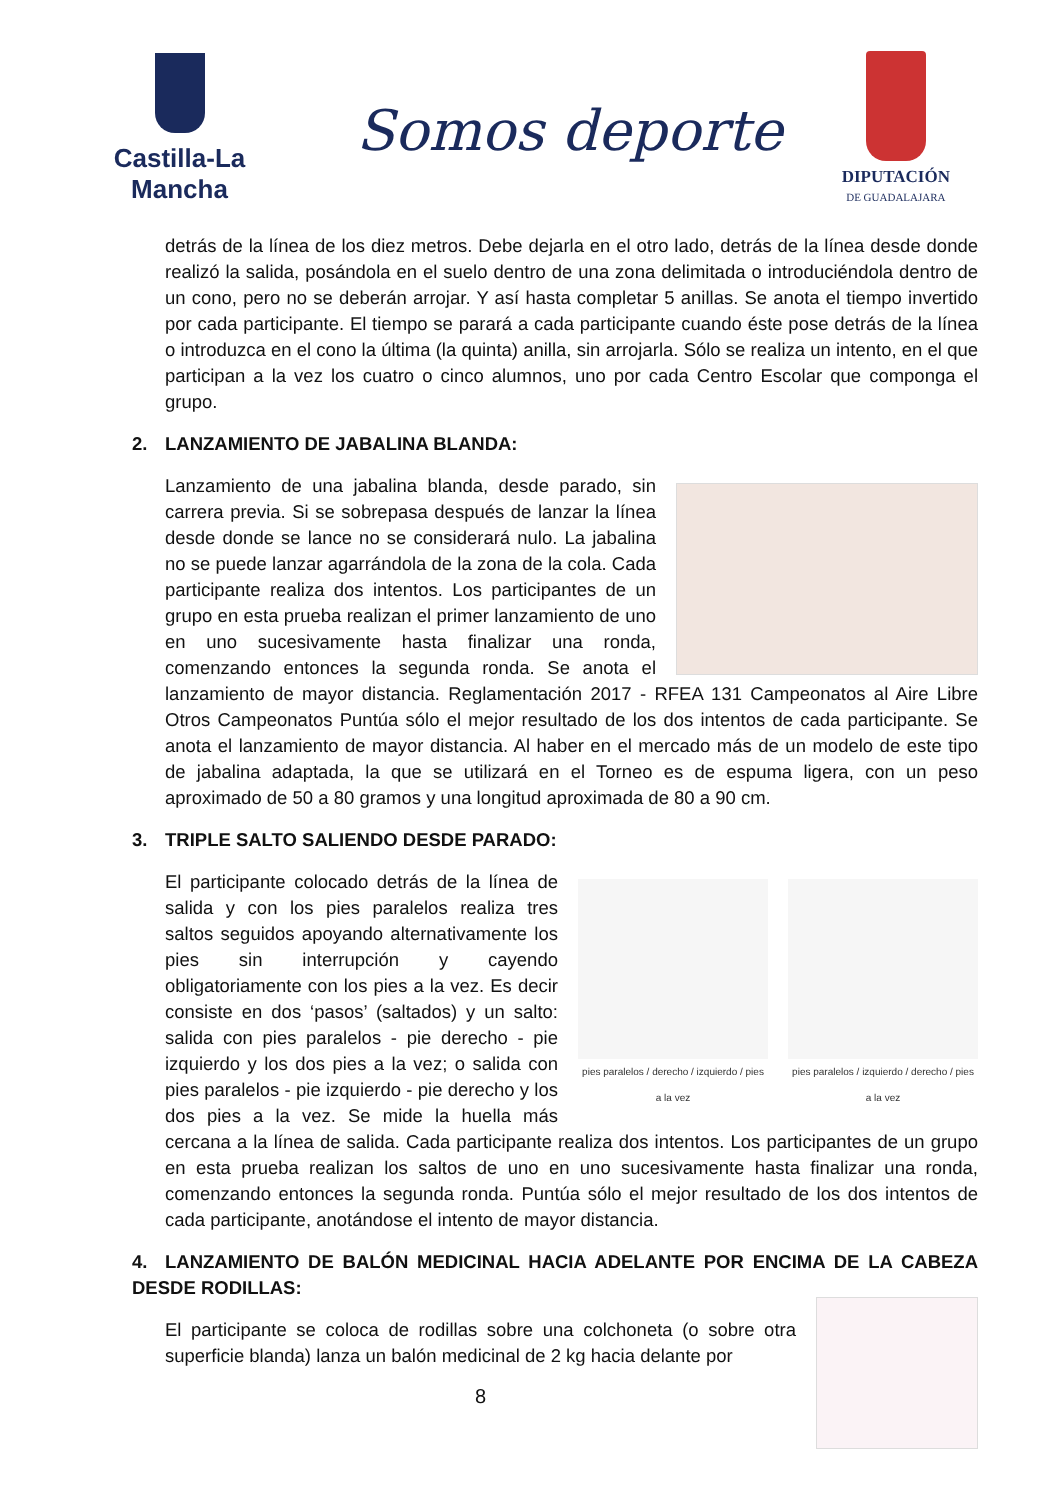Castilla-La Mancha
Somos deporte
DIPUTACIÓN
DE GUADALAJARA
detrás de la línea de los diez metros. Debe dejarla en el otro lado, detrás de la línea desde donde realizó la salida, posándola en el suelo dentro de una zona delimitada o introduciéndola dentro de un cono, pero no se deberán arrojar. Y así hasta completar 5 anillas. Se anota el tiempo invertido por cada participante. El tiempo se parará a cada participante cuando éste pose detrás de la línea o introduzca en el cono la última (la quinta) anilla, sin arrojarla. Sólo se realiza un intento, en el que participan a la vez los cuatro o cinco alumnos, uno por cada Centro Escolar que componga el grupo.
2. LANZAMIENTO DE JABALINA BLANDA:
Lanzamiento de una jabalina blanda, desde parado, sin carrera previa. Si se sobrepasa después de lanzar la línea desde donde se lance no se considerará nulo. La jabalina no se puede lanzar agarrándola de la zona de la cola. Cada participante realiza dos intentos. Los participantes de un grupo en esta prueba realizan el primer lanzamiento de uno en uno sucesivamente hasta finalizar una ronda, comenzando entonces la segunda ronda. Se anota el lanzamiento de mayor distancia. Reglamentación 2017 - RFEA 131 Campeonatos al Aire Libre Otros Campeonatos Puntúa sólo el mejor resultado de los dos intentos de cada participante. Se anota el lanzamiento de mayor distancia. Al haber en el mercado más de un modelo de este tipo de jabalina adaptada, la que se utilizará en el Torneo es de espuma ligera, con un peso aproximado de 50 a 80 gramos y una longitud aproximada de 80 a 90 cm.
3. TRIPLE SALTO SALIENDO DESDE PARADO:
pies paralelos / derecho / izquierdo / pies a la vez
pies paralelos / izquierdo / derecho / pies a la vez
El participante colocado detrás de la línea de salida y con los pies paralelos realiza tres saltos seguidos apoyando alternativamente los pies sin interrupción y cayendo obligatoriamente con los pies a la vez. Es decir consiste en dos ‘pasos’ (saltados) y un salto: salida con pies paralelos - pie derecho - pie izquierdo y los dos pies a la vez; o salida con pies paralelos - pie izquierdo - pie derecho y los dos pies a la vez. Se mide la huella más cercana a la línea de salida. Cada participante realiza dos intentos. Los participantes de un grupo en esta prueba realizan los saltos de uno en uno sucesivamente hasta finalizar una ronda, comenzando entonces la segunda ronda. Puntúa sólo el mejor resultado de los dos intentos de cada participante, anotándose el intento de mayor distancia.
4. LANZAMIENTO DE BALÓN MEDICINAL HACIA ADELANTE POR ENCIMA DE LA CABEZA DESDE RODILLAS:
El participante se coloca de rodillas sobre una colchoneta (o sobre otra superficie blanda) lanza un balón medicinal de 2 kg hacia delante por
8